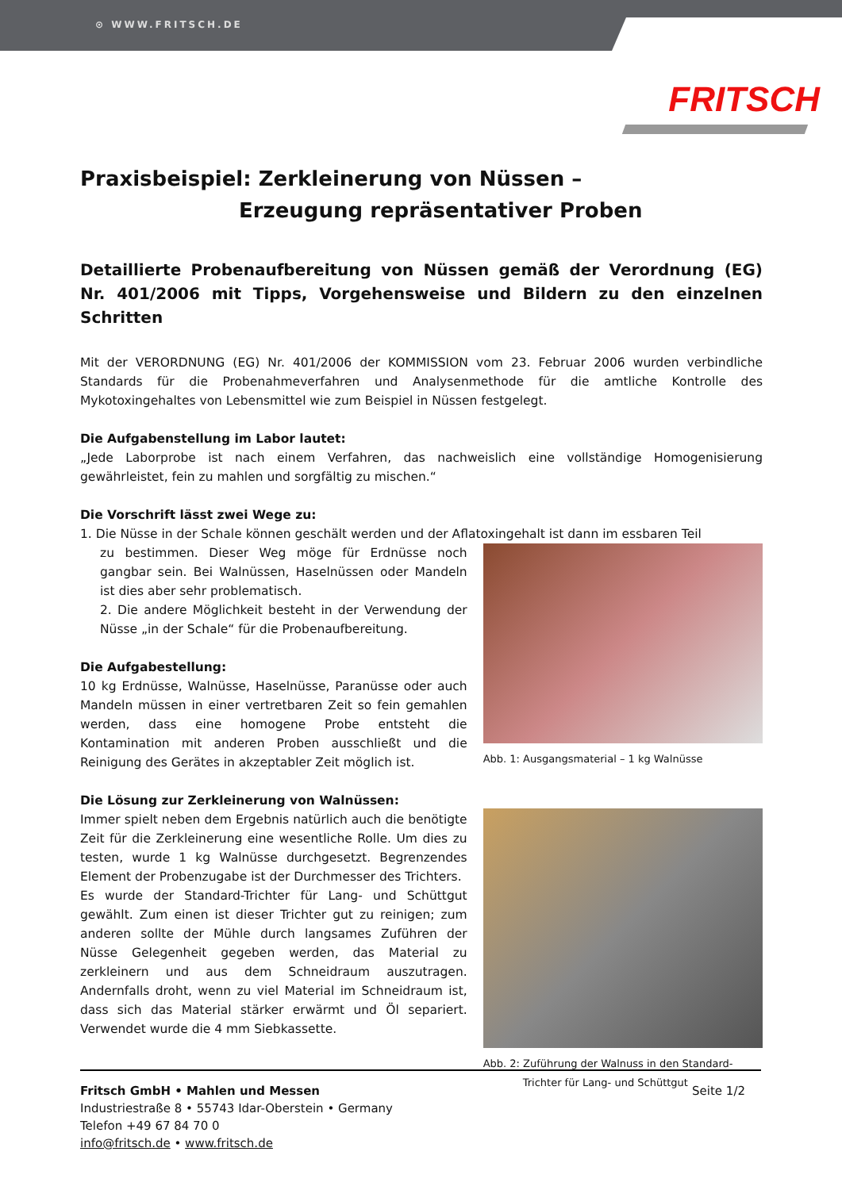⊙ WWW.FRITSCH.DE
FRITSCH
Praxisbeispiel: Zerkleinerung von Nüssen –
Erzeugung repräsentativer Proben
Detaillierte Probenaufbereitung von Nüssen gemäß der Verordnung (EG) Nr. 401/2006 mit Tipps, Vorgehensweise und Bildern zu den einzelnen Schritten
Mit der VERORDNUNG (EG) Nr. 401/2006 der KOMMISSION vom 23. Februar 2006 wurden verbindliche Standards für die Probenahmeverfahren und Analysenmethode für die amtliche Kontrolle des Mykotoxingehaltes von Lebensmittel wie zum Beispiel in Nüssen festgelegt.
Die Aufgabenstellung im Labor lautet:
„Jede Laborprobe ist nach einem Verfahren, das nachweislich eine vollständige Homogenisierung gewährleistet, fein zu mahlen und sorgfältig zu mischen.“
Die Vorschrift lässt zwei Wege zu:
1. Die Nüsse in der Schale können geschält werden und der Aflatoxingehalt ist dann im essbaren Teil
zu bestimmen. Dieser Weg möge für Erdnüsse noch gangbar sein. Bei Walnüssen, Haselnüssen oder Mandeln ist dies aber sehr problematisch.
2. Die andere Möglichkeit besteht in der Verwendung der Nüsse „in der Schale“ für die Probenaufbereitung.
Die Aufgabestellung:
10 kg Erdnüsse, Walnüsse, Haselnüsse, Paranüsse oder auch Mandeln müssen in einer vertretbaren Zeit so fein gemahlen werden, dass eine homogene Probe entsteht die Kontamination mit anderen Proben ausschließt und die Reinigung des Gerätes in akzeptabler Zeit möglich ist.
Die Lösung zur Zerkleinerung von Walnüssen:
Immer spielt neben dem Ergebnis natürlich auch die benötigte Zeit für die Zerkleinerung eine wesentliche Rolle. Um dies zu testen, wurde 1 kg Walnüsse durchgesetzt. Begrenzendes Element der Probenzugabe ist der Durchmesser des Trichters.
Es wurde der Standard-Trichter für Lang- und Schüttgut gewählt. Zum einen ist dieser Trichter gut zu reinigen; zum anderen sollte der Mühle durch langsames Zuführen der Nüsse Gelegenheit gegeben werden, das Material zu zerkleinern und aus dem Schneidraum auszutragen. Andernfalls droht, wenn zu viel Material im Schneidraum ist, dass sich das Material stärker erwärmt und Öl separiert. Verwendet wurde die 4 mm Siebkassette.
Abb. 1: Ausgangsmaterial – 1 kg Walnüsse
Abb. 2: Zuführung der Walnuss in den Standard-
Trichter für Lang- und Schüttgut
Seite 1/2 Fritsch GmbH • Mahlen und Messen
Industriestraße 8 • 55743 Idar-Oberstein • Germany
Telefon +49 67 84 70 0
info@fritsch.de • www.fritsch.de